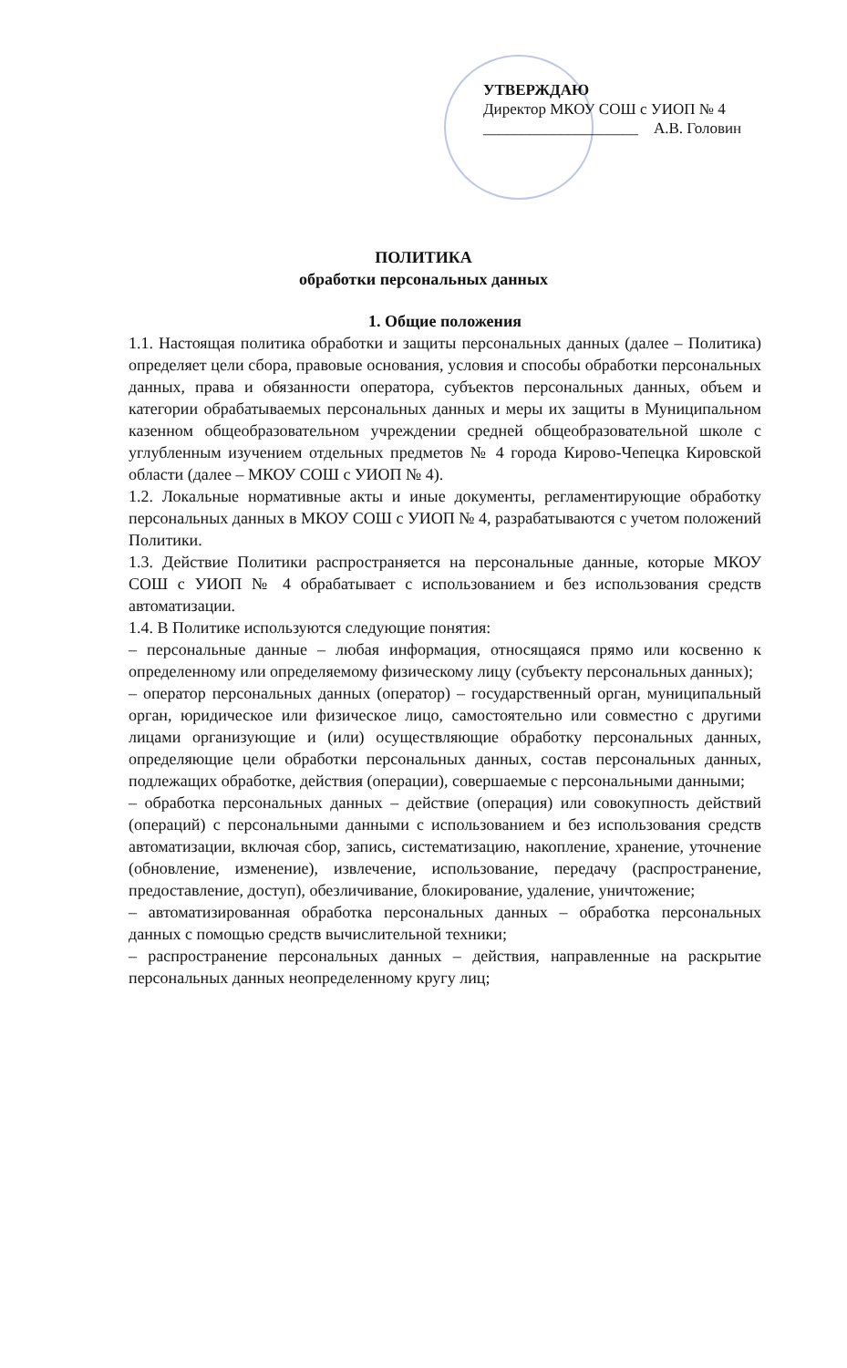УТВЕРЖДАЮ
Директор МКОУ СОШ с УИОП № 4
____________________ А.В. Головин
ПОЛИТИКА
обработки персональных данных
1. Общие положения
1.1. Настоящая политика обработки и защиты персональных данных (далее – Политика) определяет цели сбора, правовые основания, условия и способы обработки персональных данных, права и обязанности оператора, субъектов персональных данных, объем и категории обрабатываемых персональных данных и меры их защиты в Муниципальном казенном общеобразовательном учреждении средней общеобразовательной школе с углубленным изучением отдельных предметов № 4 города Кирово-Чепецка Кировской области (далее – МКОУ СОШ с УИОП № 4).
1.2. Локальные нормативные акты и иные документы, регламентирующие обработку персональных данных в МКОУ СОШ с УИОП № 4, разрабатываются с учетом положений Политики.
1.3. Действие Политики распространяется на персональные данные, которые МКОУ СОШ с УИОП № 4 обрабатывает с использованием и без использования средств автоматизации.
1.4. В Политике используются следующие понятия:
– персональные данные – любая информация, относящаяся прямо или косвенно к определенному или определяемому физическому лицу (субъекту персональных данных);
– оператор персональных данных (оператор) – государственный орган, муниципальный орган, юридическое или физическое лицо, самостоятельно или совместно с другими лицами организующие и (или) осуществляющие обработку персональных данных, определяющие цели обработки персональных данных, состав персональных данных, подлежащих обработке, действия (операции), совершаемые с персональными данными;
– обработка персональных данных – действие (операция) или совокупность действий (операций) с персональными данными с использованием и без использования средств автоматизации, включая сбор, запись, систематизацию, накопление, хранение, уточнение (обновление, изменение), извлечение, использование, передачу (распространение, предоставление, доступ), обезличивание, блокирование, удаление, уничтожение;
– автоматизированная обработка персональных данных – обработка персональных данных с помощью средств вычислительной техники;
– распространение персональных данных – действия, направленные на раскрытие персональных данных неопределенному кругу лиц;